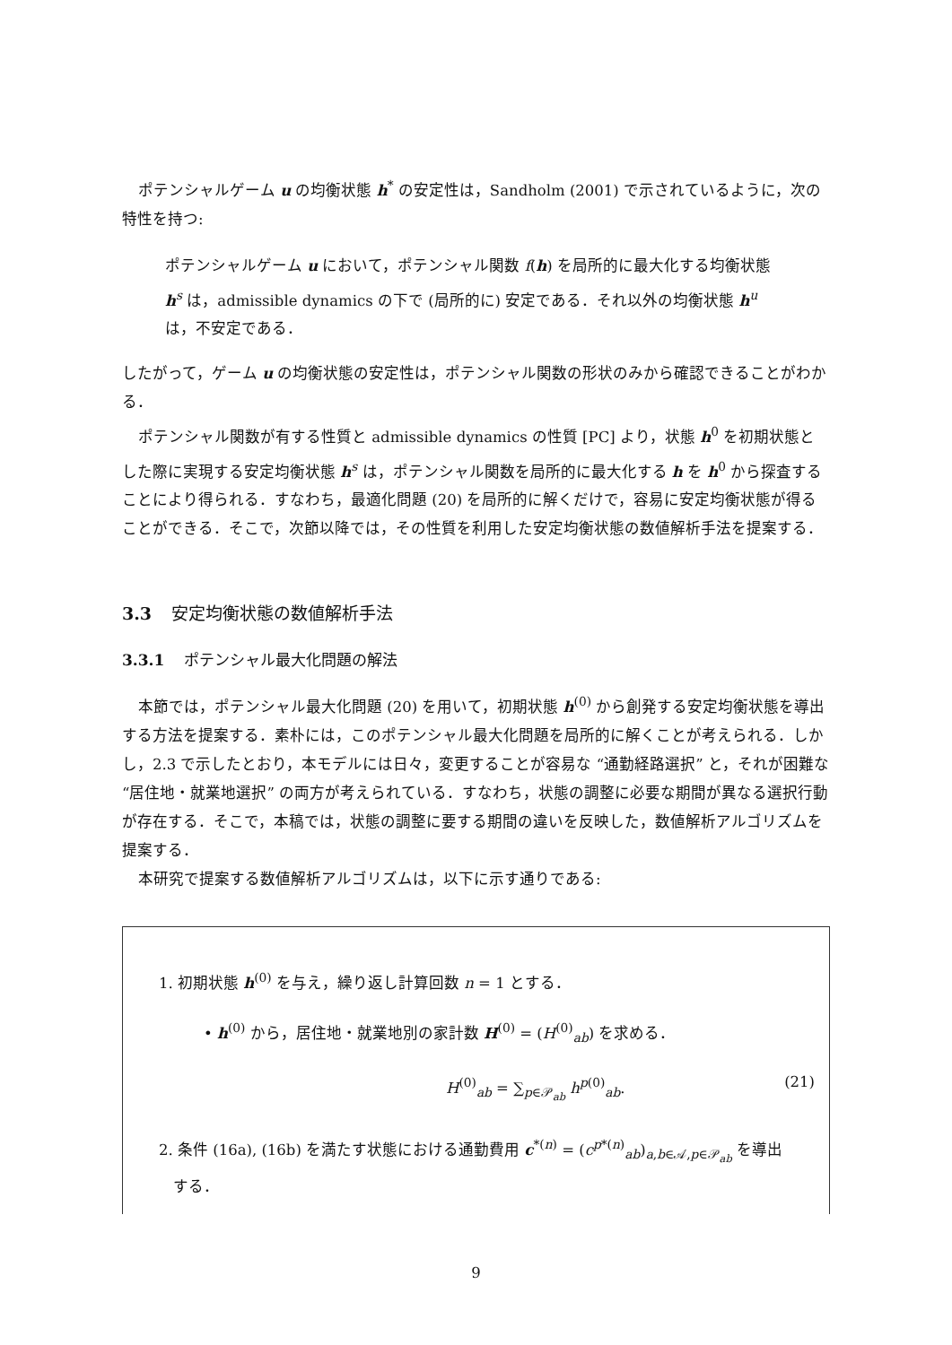ポテンシャルゲーム u の均衡状態 h<sup>*</sup> の安定性は，Sandholm (2001) で示されているように，次の特性を持つ:
ポテンシャルゲーム u において，ポテンシャル関数 f(h) を局所的に最大化する均衡状態 h<sup>s</sup> は，admissible dynamics の下で (局所的に) 安定である．それ以外の均衡状態 h<sup>u</sup> は，不安定である．
したがって，ゲーム u の均衡状態の安定性は，ポテンシャル関数の形状のみから確認できることがわかる．
ポテンシャル関数が有する性質と admissible dynamics の性質 [PC] より，状態 h<sup>0</sup> を初期状態とした際に実現する安定均衡状態 h<sup>s</sup> は，ポテンシャル関数を局所的に最大化する h を h<sup>0</sup> から探査することにより得られる．すなわち，最適化問題 (20) を局所的に解くだけで，容易に安定均衡状態が得ることができる．そこで，次節以降では，その性質を利用した安定均衡状態の数値解析手法を提案する．
3.3 安定均衡状態の数値解析手法
3.3.1 ポテンシャル最大化問題の解法
本節では，ポテンシャル最大化問題 (20) を用いて，初期状態 h<sup>(0)</sup> から創発する安定均衡状態を導出する方法を提案する．素朴には，このポテンシャル最大化問題を局所的に解くことが考えられる．しかし，2.3 で示したとおり，本モデルには日々，変更することが容易な “通勤経路選択” と，それが困難な “居住地・就業地選択” の両方が考えられている．すなわち，状態の調整に必要な期間が異なる選択行動が存在する．そこで，本稿では，状態の調整に要する期間の違いを反映した，数値解析アルゴリズムを提案する．
本研究で提案する数値解析アルゴリズムは，以下に示す通りである:
1. 初期状態 h<sup>(0)</sup> を与え，繰り返し計算回数 n = 1 とする．
• h<sup>(0)</sup> から，居住地・就業地別の家計数 H<sup>(0)</sup> = (H<sup>(0)</sup><sub>ab</sub>) を求める．
H<sup>(0)</sup><sub>ab</sub> = ∑<sub>p∈𝒫<sub>ab</sub></sub> h<sup>p(0)</sup><sub>ab</sub>. (21)
2. 条件 (16a), (16b) を満たす状態における通勤費用 c<sup>*(n)</sup> = (c<sup>p*(n)</sup><sub>ab</sub>)<sub>a,b∈𝒜,p∈𝒫<sub>ab</sub></sub> を導出
する．
9